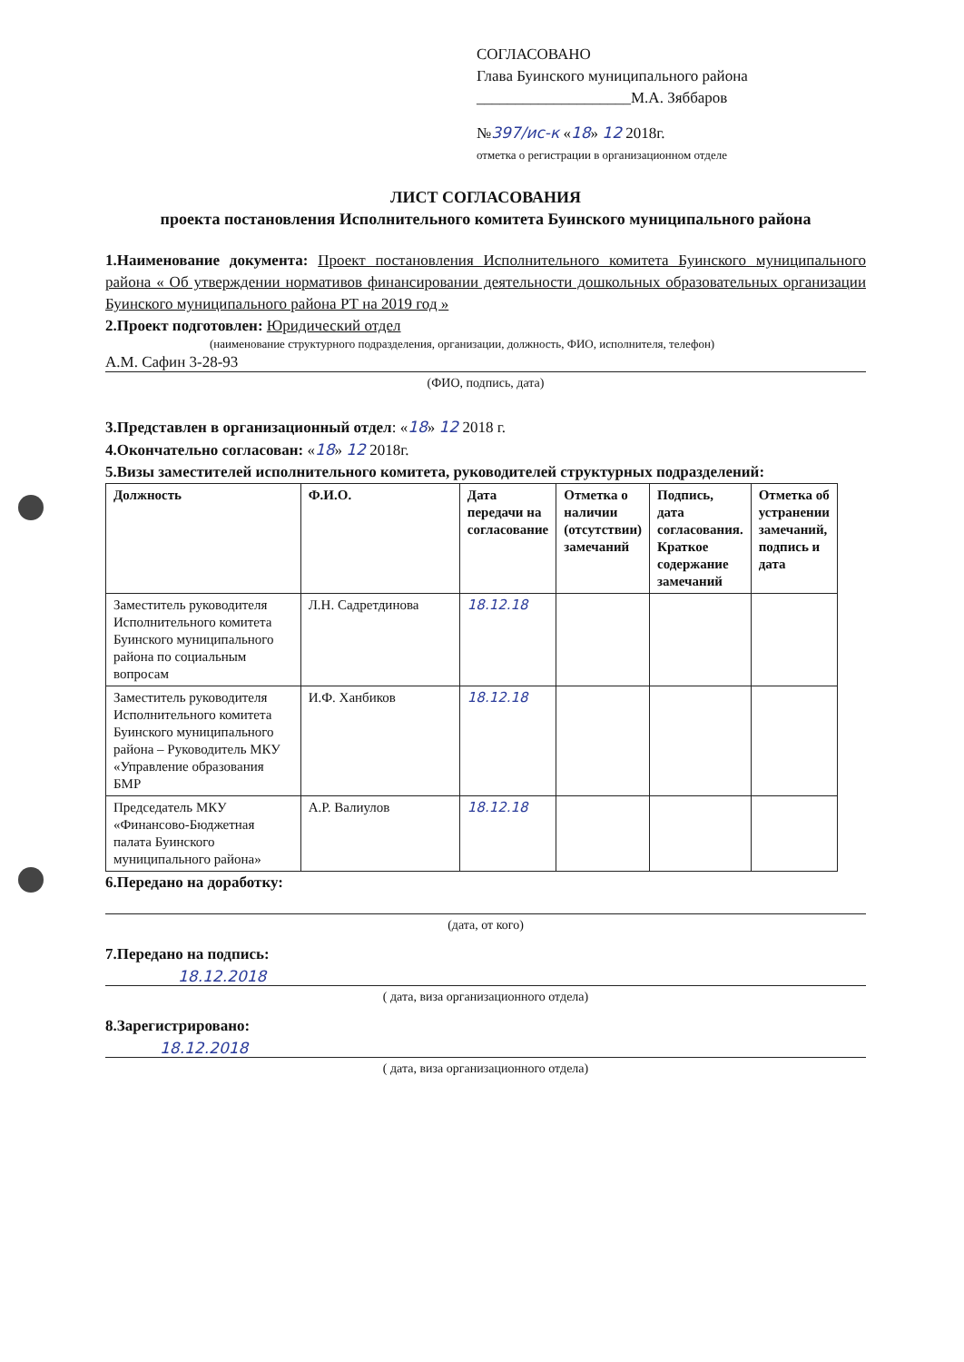СОГЛАСОВАНО
Глава Буинского муниципального района
____________________М.А. Зяббаров
№397/ис-к «18» 12 2018г.
отметка о регистрации в организационном отделе
ЛИСТ СОГЛАСОВАНИЯ
проекта постановления Исполнительного комитета Буинского муниципального района
1.Наименование документа: Проект постановления Исполнительного комитета Буинского муниципального района « Об утверждении нормативов финансировании деятельности дошкольных образовательных организации Буинского муниципального района РТ на 2019 год »
2.Проект подготовлен: Юридический отдел
(наименование структурного подразделения, организации, должность, ФИО, исполнителя, телефон)
А.М. Сафин 3-28-93
(ФИО, подпись, дата)
3.Представлен в организационный отдел: «18» 12 2018 г.
4.Окончательно согласован: «18» 12 2018г.
5.Визы заместителей исполнительного комитета, руководителей структурных подразделений:
| Должность | Ф.И.О. | Дата передачи на согласование | Отметка о наличии (отсутствии) замечаний | Подпись, дата согласования. Краткое содержание замечаний | Отметка об устранении замечаний, подпись и дата |
| --- | --- | --- | --- | --- | --- |
| Заместитель руководителя Исполнительного комитета Буинского муниципального района по социальным вопросам | Л.Н. Садретдинова | 18.12.18 | | | |
| Заместитель руководителя Исполнительного комитета Буинского муниципального района – Руководитель МКУ «Управление образования БМР | И.Ф. Ханбиков | 18.12.18 | | | |
| Председатель МКУ «Финансово-Бюджетная палата Буинского муниципального района» | А.Р. Валиулов | 18.12.18 | | | |
6.Передано на доработку:
(дата, от кого)
7.Передано на подпись:
18.12.2018
( дата, виза организационного отдела)
8.Зарегистрировано:
18.12.2018
( дата, виза организационного отдела)